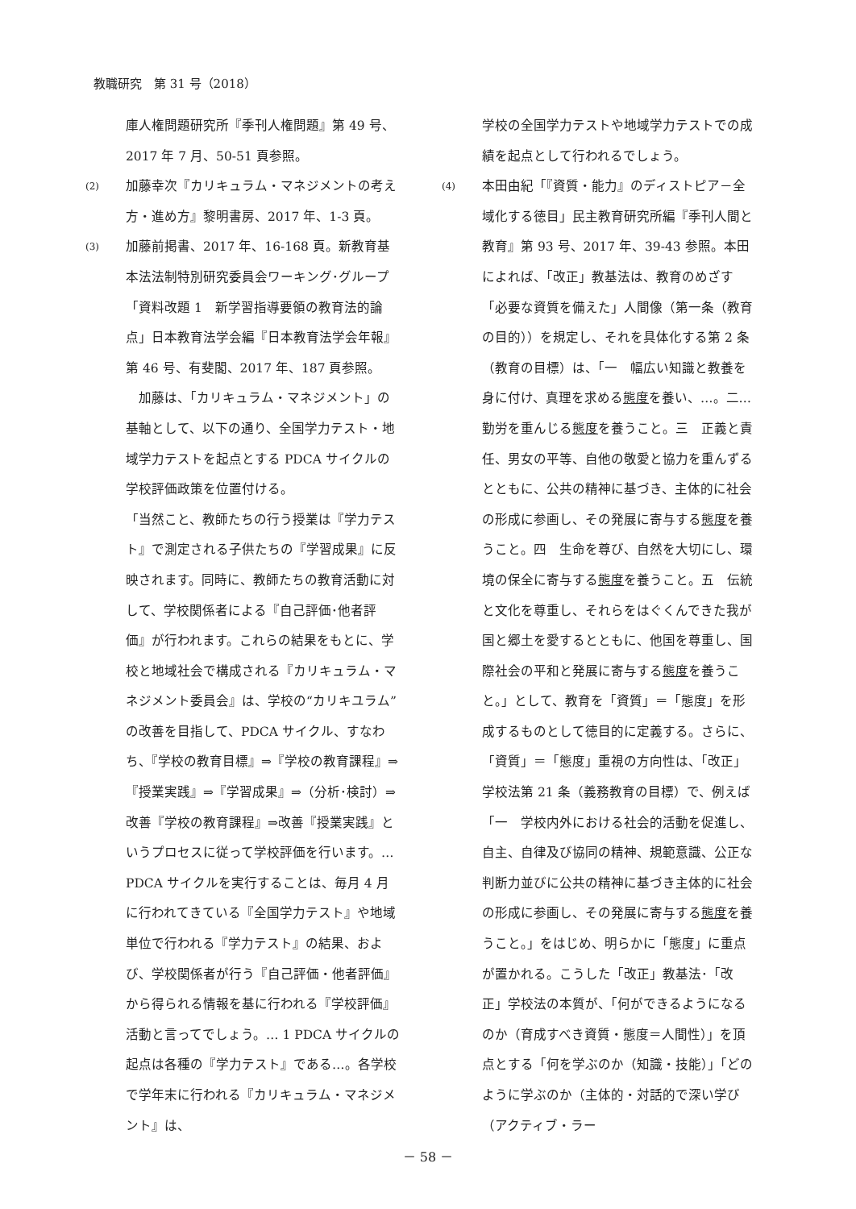教職研究　第 31 号（2018）
庫人権問題研究所『季刊人権問題』第 49 号、2017 年 7 月、50-51 頁参照。
(2) 加藤幸次『カリキュラム・マネジメントの考え方・進め方』黎明書房、2017 年、1-3 頁。
(3) 加藤前掲書、2017 年、16-168 頁。新教育基本法法制特別研究委員会ワーキング･グループ「資料改題 1　新学習指導要領の教育法的論点」日本教育法学会編『日本教育法学会年報』第 46 号、有斐閣、2017 年、187 頁参照。
　加藤は、「カリキュラム・マネジメント」の基軸として、以下の通り、全国学力テスト・地域学力テストを起点とする PDCA サイクルの学校評価政策を位置付ける。
「当然こと、教師たちの行う授業は『学力テスト』で測定される子供たちの『学習成果』に反映されます。同時に、教師たちの教育活動に対して、学校関係者による『自己評価･他者評価』が行われます。これらの結果をもとに、学校と地域社会で構成される『カリキュラム・マネジメント委員会』は、学校の“カリキユラム”の改善を目指して、PDCA サイクル、すなわち、『学校の教育目標』⇒『学校の教育課程』⇒『授業実践』⇒『学習成果』⇒（分析･検討）⇒改善『学校の教育課程』⇒改善『授業実践』というプロセスに従って学校評価を行います。…PDCA サイクルを実行することは、毎月 4 月に行われてきている『全国学力テスト』や地域単位で行われる『学力テスト』の結果、および、学校関係者が行う『自己評価・他者評価』から得られる情報を基に行われる『学校評価』活動と言ってでしょう。… 1 PDCA サイクルの起点は各種の『学力テスト』である…。各学校で学年末に行われる『カリキュラム・マネジメント』は、
学校の全国学力テストや地域学力テストでの成績を起点として行われるでしょう。
(4) 本田由紀「『資質・能力』のディストピア－全域化する徳目」民主教育研究所編『季刊人間と教育』第 93 号、2017 年、39-43 参照。本田によれば、「改正」教基法は、教育のめざす「必要な資質を備えた」人間像（第一条（教育の目的））を規定し、それを具体化する第 2 条（教育の目標）は、「一　幅広い知識と教養を身に付け、真理を求める態度を養い、…。二…勤労を重んじる態度を養うこと。三　正義と責任、男女の平等、自他の敬愛と協力を重んずるとともに、公共の精神に基づき、主体的に社会の形成に参画し、その発展に寄与する態度を養うこと。四　生命を尊び、自然を大切にし、環境の保全に寄与する態度を養うこと。五　伝統と文化を尊重し、それらをはぐくんできた我が国と郷土を愛するとともに、他国を尊重し、国際社会の平和と発展に寄与する態度を養うこと。」として、教育を「資質」＝「態度」を形成するものとして徳目的に定義する。さらに、「資質」＝「態度」重視の方向性は、「改正」学校法第 21 条（義務教育の目標）で、例えば「一　学校内外における社会的活動を促進し、自主、自律及び協同の精神、規範意識、公正な判断力並びに公共の精神に基づき主体的に社会の形成に参画し、その発展に寄与する態度を養うこと。」をはじめ、明らかに「態度」に重点が置かれる。こうした「改正」教基法･「改正」学校法の本質が、「何ができるようになるのか（育成すべき資質・態度＝人間性）」を頂点とする「何を学ぶのか（知識・技能）」「どのように学ぶのか（主体的・対話的で深い学び（アクティブ・ラー
－ 58 －